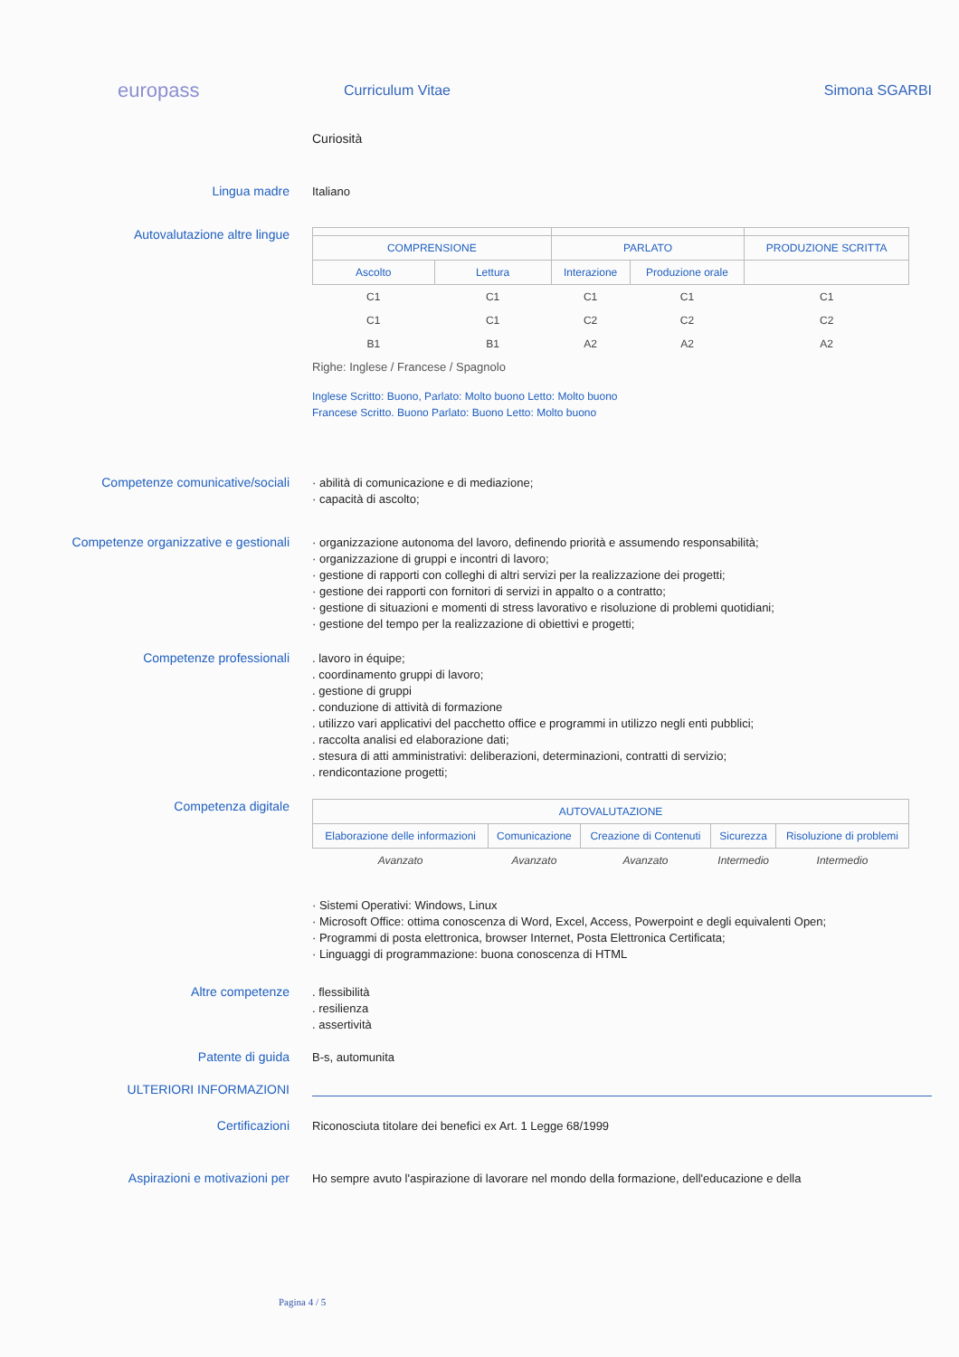europass
Curriculum Vitae Simona SGARBI
Curiosità
Lingua madre
Italiano
Autovalutazione altre lingue
| COMPRENSIONE | | PARLATO | | PRODUZIONE SCRITTA |
| --- | --- | --- | --- | --- |
| Ascolto | Lettura | Interazione | Produzione orale | |
| C1 | C1 | C1 | C1 | C1 |
| C1 | C1 | C2 | C2 | C2 |
| B1 | B1 | A2 | A2 | A2 |
Righe: Inglese / Francese / Spagnolo
Inglese Scritto: Buono, Parlato: Molto buono Letto: Molto buono
Francese Scritto. Buono Parlato: Buono Letto: Molto buono
Competenze comunicative/sociali
· abilità di comunicazione e di mediazione;
· capacità di ascolto;
Competenze organizzative e gestionali
· organizzazione autonoma del lavoro, definendo priorità e assumendo responsabilità;
· organizzazione di gruppi e incontri di lavoro;
· gestione di rapporti con colleghi di altri servizi per la realizzazione dei progetti;
· gestione dei rapporti con fornitori di servizi in appalto o a contratto;
· gestione di situazioni e momenti di stress lavorativo e risoluzione di problemi quotidiani;
· gestione del tempo per la realizzazione di obiettivi e progetti;
Competenze professionali
. lavoro in équipe;
. coordinamento gruppi di lavoro;
. gestione di gruppi
. conduzione di attività di formazione
. utilizzo vari applicativi del pacchetto office e programmi in utilizzo negli enti pubblici;
. raccolta analisi ed elaborazione dati;
. stesura di atti amministrativi: deliberazioni, determinazioni, contratti di servizio;
. rendicontazione progetti;
Competenza digitale
| AUTOVALUTAZIONE | | | | |
| --- | --- | --- | --- | --- |
| Elaborazione delle informazioni | Comunicazione | Creazione di Contenuti | Sicurezza | Risoluzione di problemi |
| Avanzato | Avanzato | Avanzato | Intermedio | Intermedio |
· Sistemi Operativi: Windows, Linux
· Microsoft Office: ottima conoscenza di Word, Excel, Access, Powerpoint e degli equivalenti Open;
· Programmi di posta elettronica, browser Internet, Posta Elettronica Certificata;
· Linguaggi di programmazione: buona conoscenza di HTML
Altre competenze
. flessibilità
. resilienza
. assertività
Patente di guida
B-s, automunita
ULTERIORI INFORMAZIONI
Certificazioni
Riconosciuta titolare dei benefici ex Art. 1 Legge 68/1999
Aspirazioni e motivazioni per
Ho sempre avuto l'aspirazione di lavorare nel mondo della formazione, dell'educazione e della
Pagina 4 / 5